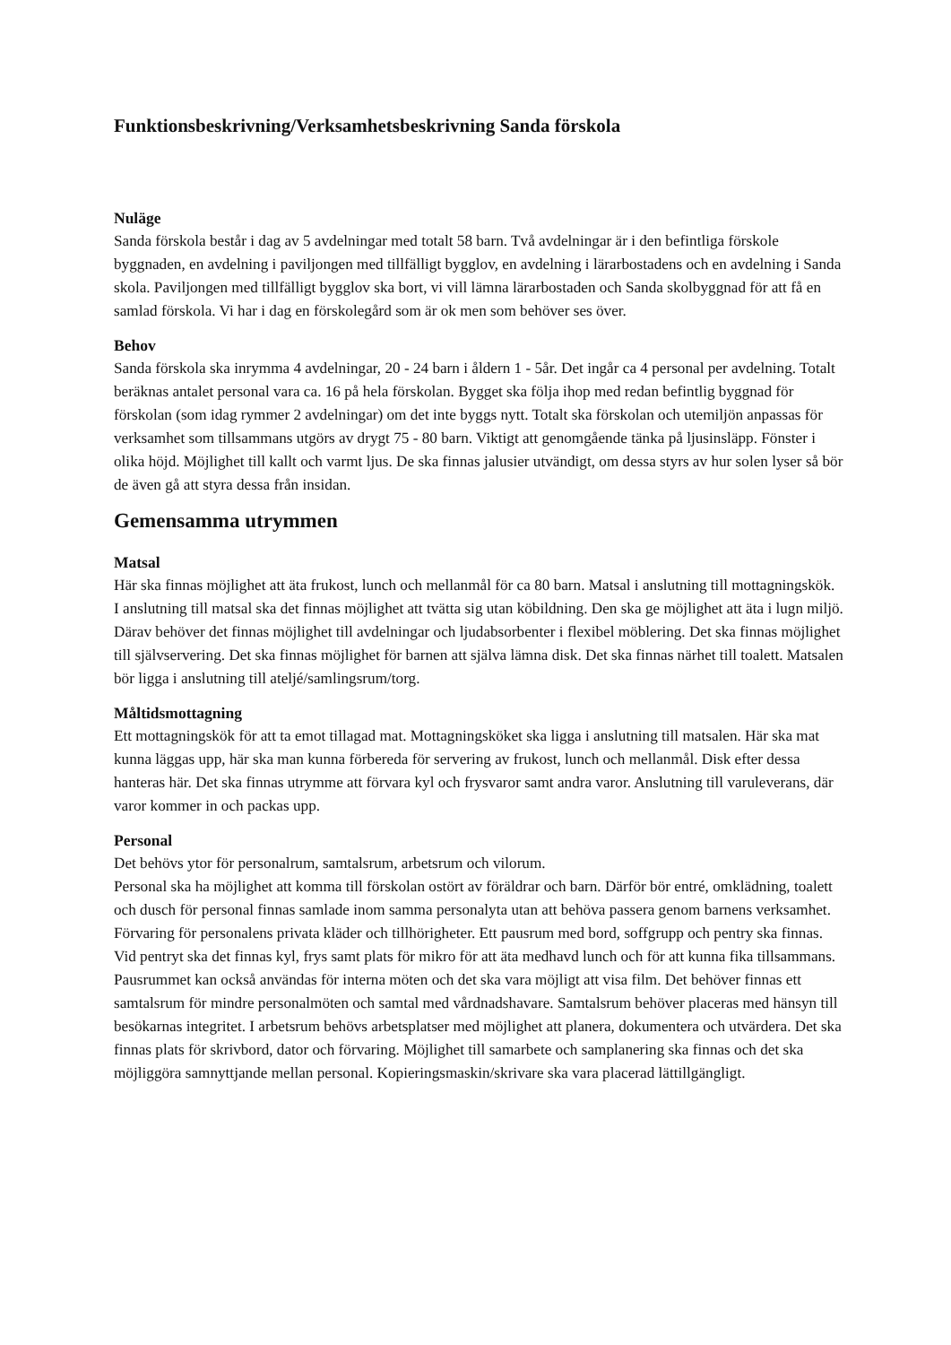Funktionsbeskrivning/Verksamhetsbeskrivning Sanda förskola
Nuläge
Sanda förskola består i dag av 5 avdelningar med totalt 58 barn. Två avdelningar är i den befintliga förskole byggnaden, en avdelning i paviljongen med tillfälligt bygglov, en avdelning i lärarbostadens och en avdelning i Sanda skola. Paviljongen med tillfälligt bygglov ska bort, vi vill lämna lärarbostaden och Sanda skolbyggnad för att få en samlad förskola. Vi har i dag en förskolegård som är ok men som behöver ses över.
Behov
Sanda förskola ska inrymma 4 avdelningar, 20 - 24 barn i åldern 1 - 5år. Det ingår ca 4 personal per avdelning. Totalt beräknas antalet personal vara ca. 16 på hela förskolan. Bygget ska följa ihop med redan befintlig byggnad för förskolan (som idag rymmer 2 avdelningar) om det inte byggs nytt. Totalt ska förskolan och utemiljön anpassas för verksamhet som tillsammans utgörs av drygt 75 - 80 barn. Viktigt att genomgående tänka på ljusinsläpp. Fönster i olika höjd. Möjlighet till kallt och varmt ljus. De ska finnas jalusier utvändigt, om dessa styrs av hur solen lyser så bör de även gå att styra dessa från insidan.
Gemensamma utrymmen
Matsal
Här ska finnas möjlighet att äta frukost, lunch och mellanmål för ca 80 barn. Matsal i anslutning till mottagningskök. I anslutning till matsal ska det finnas möjlighet att tvätta sig utan köbildning. Den ska ge möjlighet att äta i lugn miljö. Därav behöver det finnas möjlighet till avdelningar och ljudabsorbenter i flexibel möblering. Det ska finnas möjlighet till självservering. Det ska finnas möjlighet för barnen att själva lämna disk. Det ska finnas närhet till toalett. Matsalen bör ligga i anslutning till ateljé/samlingsrum/torg.
Måltidsmottagning
Ett mottagningskök för att ta emot tillagad mat. Mottagningsköket ska ligga i anslutning till matsalen. Här ska mat kunna läggas upp, här ska man kunna förbereda för servering av frukost, lunch och mellanmål. Disk efter dessa hanteras här. Det ska finnas utrymme att förvara kyl och frysvaror samt andra varor. Anslutning till varuleverans, där varor kommer in och packas upp.
Personal
Det behövs ytor för personalrum, samtalsrum, arbetsrum och vilorum.
Personal ska ha möjlighet att komma till förskolan ostört av föräldrar och barn. Därför bör entré, omklädning, toalett och dusch för personal finnas samlade inom samma personalyta utan att behöva passera genom barnens verksamhet. Förvaring för personalens privata kläder och tillhörigheter. Ett pausrum med bord, soffgrupp och pentry ska finnas. Vid pentryt ska det finnas kyl, frys samt plats för mikro för att äta medhavd lunch och för att kunna fika tillsammans. Pausrummet kan också användas för interna möten och det ska vara möjligt att visa film. Det behöver finnas ett samtalsrum för mindre personalmöten och samtal med vårdnadshavare. Samtalsrum behöver placeras med hänsyn till besökarnas integritet. I arbetsrum behövs arbetsplatser med möjlighet att planera, dokumentera och utvärdera. Det ska finnas plats för skrivbord, dator och förvaring. Möjlighet till samarbete och samplanering ska finnas och det ska möjliggöra samnyttjande mellan personal. Kopieringsmaskin/skrivare ska vara placerad lättillgängligt.